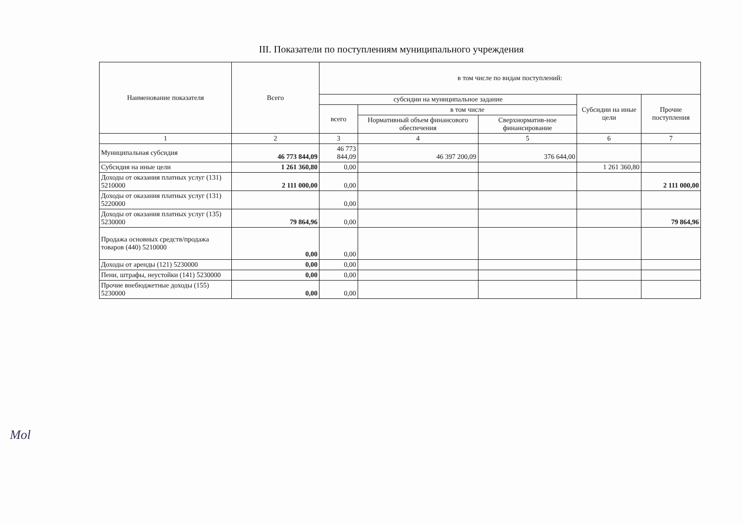III. Показатели по поступлениям муниципального учреждения
| Наименование показателя | Всего | в том числе по видам поступлений: | | | | |
| --- | --- | --- | --- | --- | --- | --- |
| | | субсидии на муниципальное задание | | | Субсидии на иные цели | Прочие поступления |
| | | всего | в том числе | | | |
| | | | Нормативный объем финансового обеспечения | Сверхнорматив-ное финансирование | | |
| 1 | 2 | 3 | 4 | 5 | 6 | 7 |
| Муниципальная субсидия | 46 773 844,09 | 46 773 844,09 | 46 397 200,09 | 376 644,00 | | |
| Субсидия на иные цели | 1 261 360,80 | 0,00 | | | 1 261 360,80 | |
| Доходы от оказания платных услуг (131) 5210000 | 2 111 000,00 | 0,00 | | | | 2 111 000,00 |
| Доходы от оказания платных услуг (131) 5220000 | | 0,00 | | | | |
| Доходы от оказания платных услуг (135) 5230000 | 79 864,96 | 0,00 | | | | 79 864,96 |
| Продажа основных средств/продажа товаров (440) 5210000 | 0,00 | 0,00 | | | | |
| Доходы от аренды (121) 5230000 | 0,00 | 0,00 | | | | |
| Пени, штрафы, неустойки (141) 5230000 | 0,00 | 0,00 | | | | |
| Прочие внебюджетные доходы (155) 5230000 | 0,00 | 0,00 | | | | |
Mol